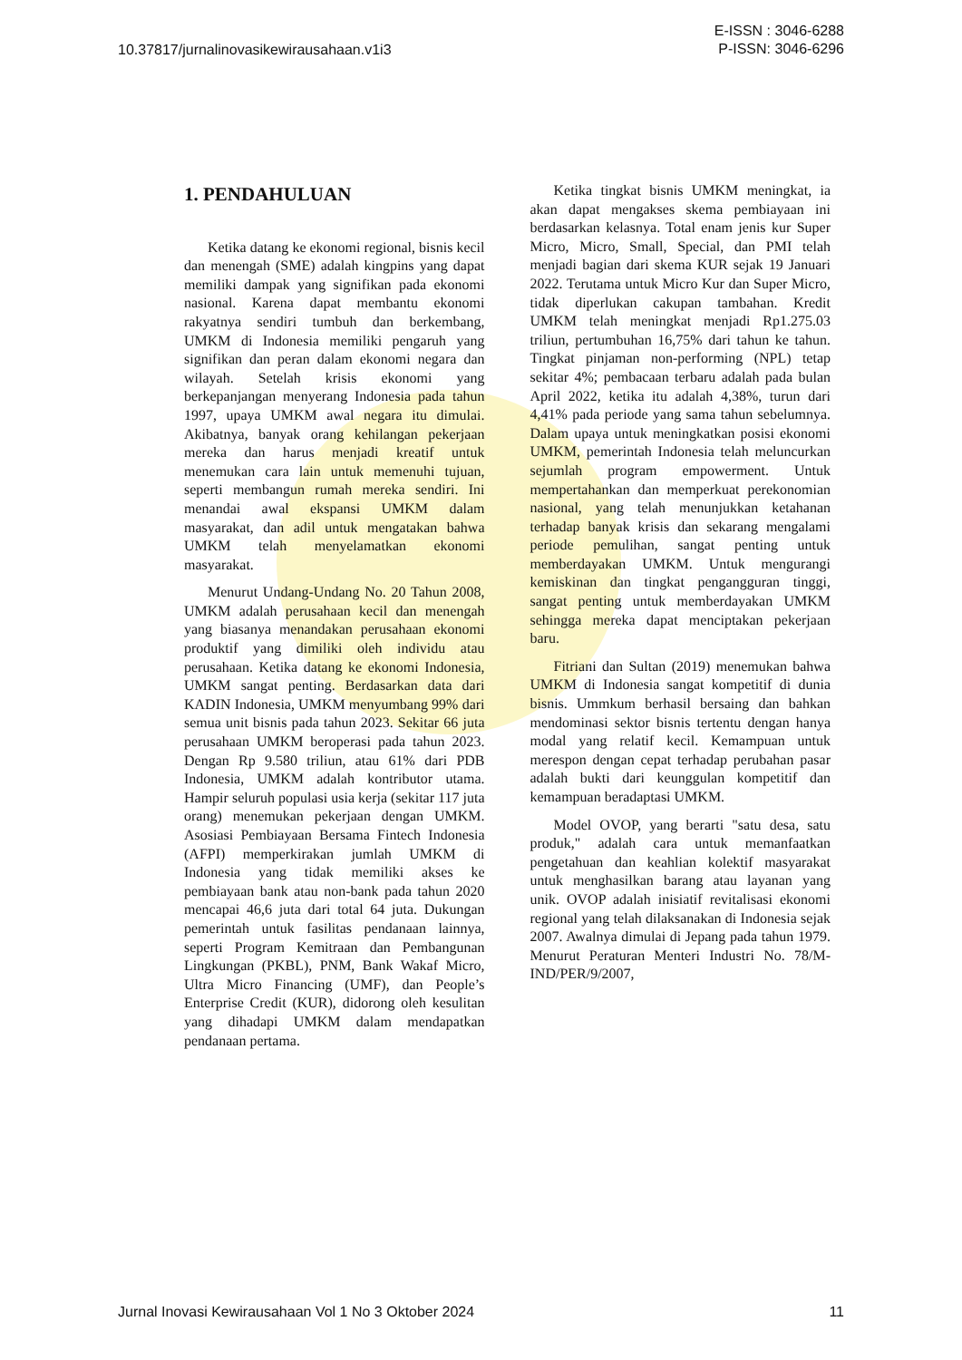10.37817/jurnalinovasikewirausahaan.v1i3
E-ISSN : 3046-6288
P-ISSN: 3046-6296
1. PENDAHULUAN
Ketika datang ke ekonomi regional, bisnis kecil dan menengah (SME) adalah kingpins yang dapat memiliki dampak yang signifikan pada ekonomi nasional. Karena dapat membantu ekonomi rakyatnya sendiri tumbuh dan berkembang, UMKM di Indonesia memiliki pengaruh yang signifikan dan peran dalam ekonomi negara dan wilayah. Setelah krisis ekonomi yang berkepanjangan menyerang Indonesia pada tahun 1997, upaya UMKM awal negara itu dimulai. Akibatnya, banyak orang kehilangan pekerjaan mereka dan harus menjadi kreatif untuk menemukan cara lain untuk memenuhi tujuan, seperti membangun rumah mereka sendiri. Ini menandai awal ekspansi UMKM dalam masyarakat, dan adil untuk mengatakan bahwa UMKM telah menyelamatkan ekonomi masyarakat.
Menurut Undang-Undang No. 20 Tahun 2008, UMKM adalah perusahaan kecil dan menengah yang biasanya menandakan perusahaan ekonomi produktif yang dimiliki oleh individu atau perusahaan. Ketika datang ke ekonomi Indonesia, UMKM sangat penting. Berdasarkan data dari KADIN Indonesia, UMKM menyumbang 99% dari semua unit bisnis pada tahun 2023. Sekitar 66 juta perusahaan UMKM beroperasi pada tahun 2023. Dengan Rp 9.580 triliun, atau 61% dari PDB Indonesia, UMKM adalah kontributor utama. Hampir seluruh populasi usia kerja (sekitar 117 juta orang) menemukan pekerjaan dengan UMKM. Asosiasi Pembiayaan Bersama Fintech Indonesia (AFPI) memperkirakan jumlah UMKM di Indonesia yang tidak memiliki akses ke pembiayaan bank atau non-bank pada tahun 2020 mencapai 46,6 juta dari total 64 juta. Dukungan pemerintah untuk fasilitas pendanaan lainnya, seperti Program Kemitraan dan Pembangunan Lingkungan (PKBL), PNM, Bank Wakaf Micro, Ultra Micro Financing (UMF), dan People’s Enterprise Credit (KUR), didorong oleh kesulitan yang dihadapi UMKM dalam mendapatkan pendanaan pertama.
Ketika tingkat bisnis UMKM meningkat, ia akan dapat mengakses skema pembiayaan ini berdasarkan kelasnya. Total enam jenis kur Super Micro, Micro, Small, Special, dan PMI telah menjadi bagian dari skema KUR sejak 19 Januari 2022. Terutama untuk Micro Kur dan Super Micro, tidak diperlukan cakupan tambahan. Kredit UMKM telah meningkat menjadi Rp1.275.03 triliun, pertumbuhan 16,75% dari tahun ke tahun. Tingkat pinjaman non-performing (NPL) tetap sekitar 4%; pembacaan terbaru adalah pada bulan April 2022, ketika itu adalah 4,38%, turun dari 4,41% pada periode yang sama tahun sebelumnya. Dalam upaya untuk meningkatkan posisi ekonomi UMKM, pemerintah Indonesia telah meluncurkan sejumlah program empowerment. Untuk mempertahankan dan memperkuat perekonomian nasional, yang telah menunjukkan ketahanan terhadap banyak krisis dan sekarang mengalami periode pemulihan, sangat penting untuk memberdayakan UMKM. Untuk mengurangi kemiskinan dan tingkat pengangguran tinggi, sangat penting untuk memberdayakan UMKM sehingga mereka dapat menciptakan pekerjaan baru.
Fitriani dan Sultan (2019) menemukan bahwa UMKM di Indonesia sangat kompetitif di dunia bisnis. Ummkum berhasil bersaing dan bahkan mendominasi sektor bisnis tertentu dengan hanya modal yang relatif kecil. Kemampuan untuk merespon dengan cepat terhadap perubahan pasar adalah bukti dari keunggulan kompetitif dan kemampuan beradaptasi UMKM.
Model OVOP, yang berarti "satu desa, satu produk," adalah cara untuk memanfaatkan pengetahuan dan keahlian kolektif masyarakat untuk menghasilkan barang atau layanan yang unik. OVOP adalah inisiatif revitalisasi ekonomi regional yang telah dilaksanakan di Indonesia sejak 2007. Awalnya dimulai di Jepang pada tahun 1979. Menurut Peraturan Menteri Industri No. 78/M-IND/PER/9/2007,
Jurnal Inovasi Kewirausahaan Vol 1 No 3 Oktober 2024
11